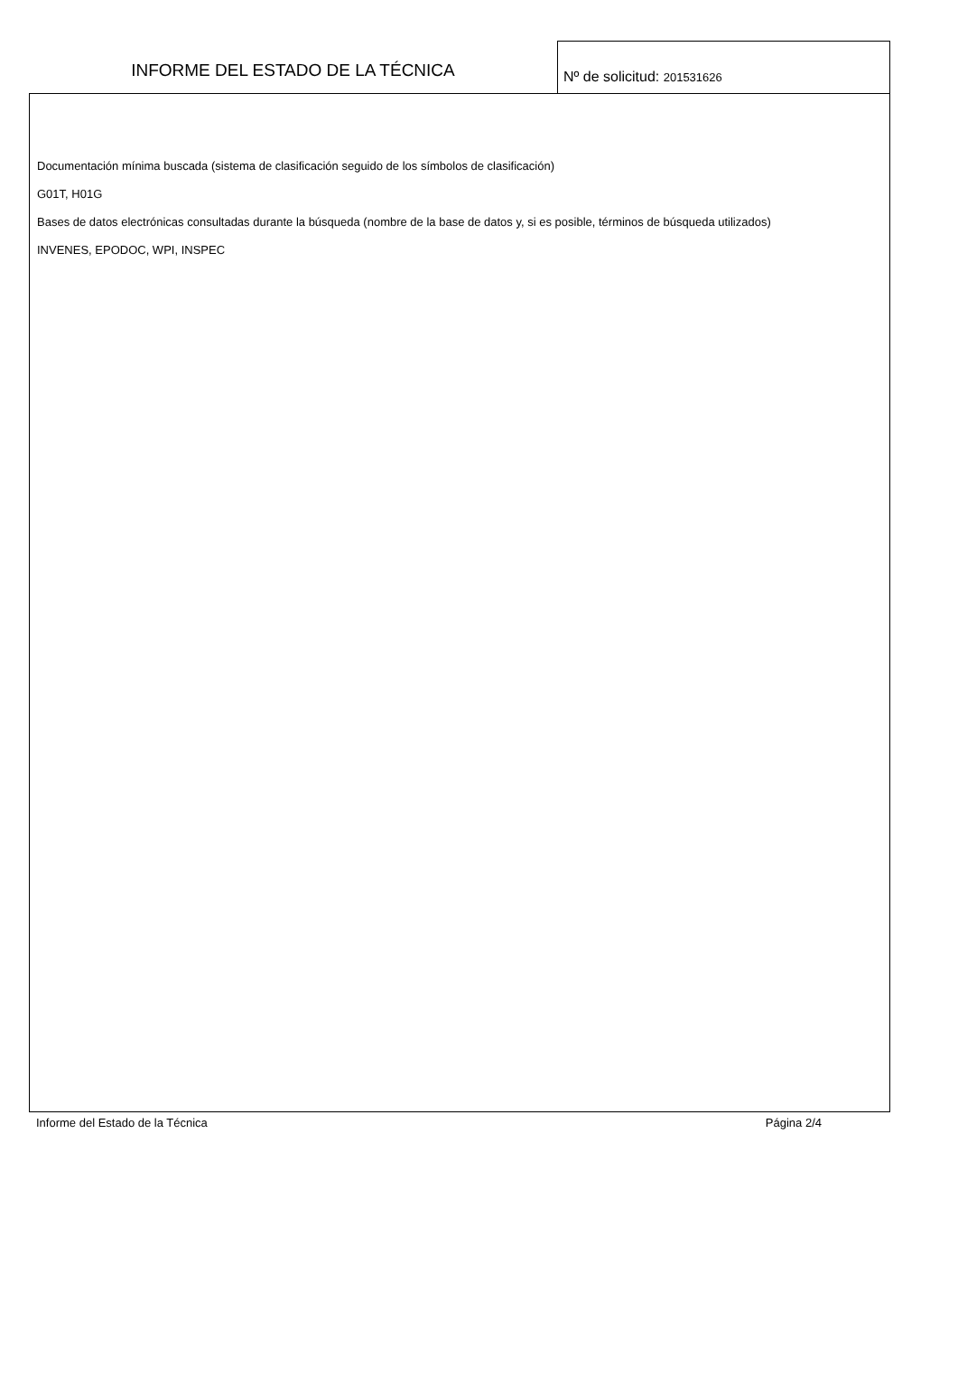INFORME DEL ESTADO DE LA TÉCNICA
Nº de solicitud: 201531626
Documentación mínima buscada (sistema de clasificación seguido de los símbolos de clasificación)
G01T, H01G
Bases de datos electrónicas consultadas durante la búsqueda (nombre de la base de datos y, si es posible, términos de búsqueda utilizados)
INVENES, EPODOC, WPI, INSPEC
Informe del Estado de la Técnica Página 2/4